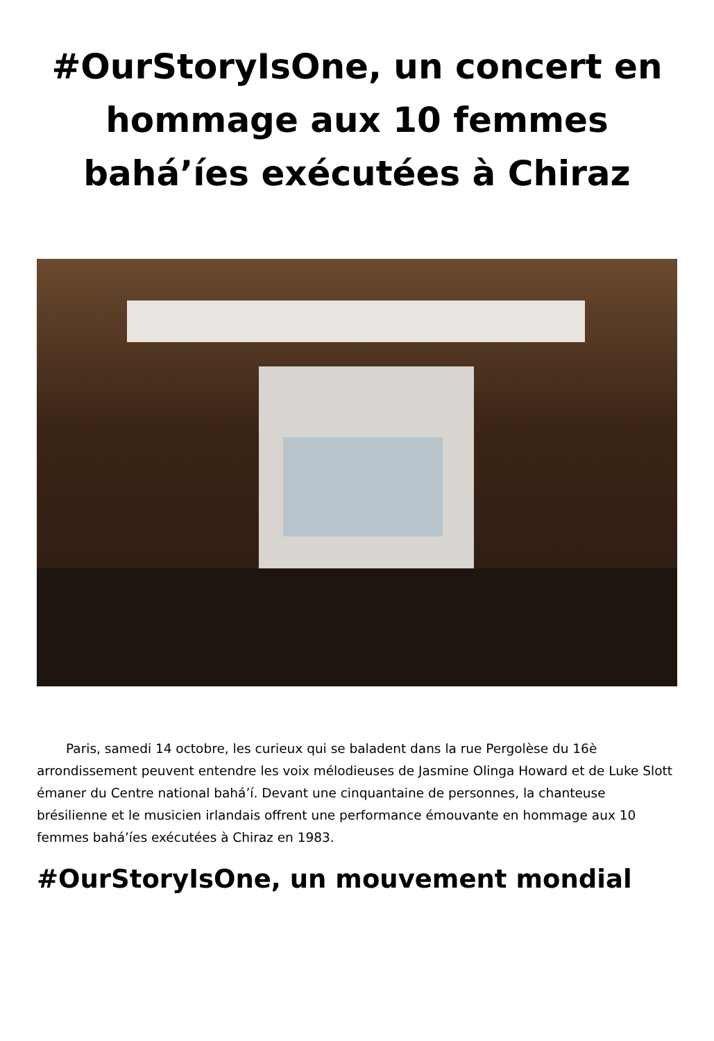#OurStoryIsOne, un concert en hommage aux 10 femmes bahá’íes exécutées à Chiraz
Paris, samedi 14 octobre, les curieux qui se baladent dans la rue Pergolèse du 16è arrondissement peuvent entendre les voix mélodieuses de Jasmine Olinga Howard et de Luke Slott émaner du Centre national bahá’í. Devant une cinquantaine de personnes, la chanteuse brésilienne et le musicien irlandais offrent une performance émouvante en hommage aux 10 femmes bahá’íes exécutées à Chiraz en 1983.
#OurStoryIsOne, un mouvement mondial